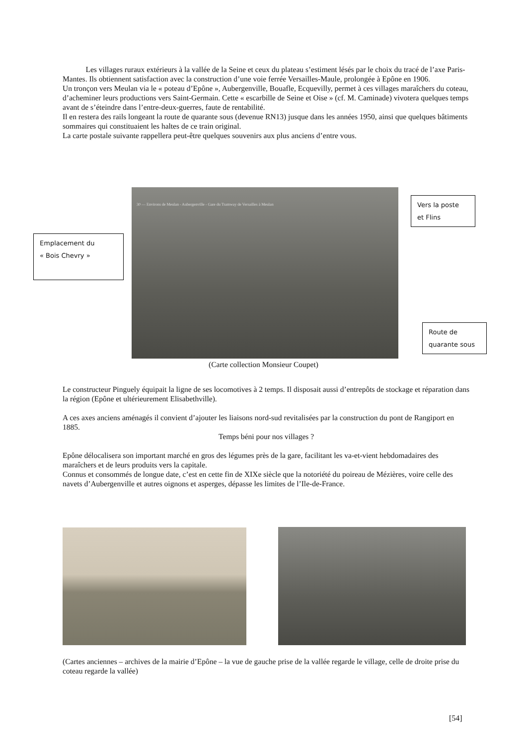Les villages ruraux extérieurs à la vallée de la Seine et ceux du plateau s’estiment lésés par le choix du tracé de l’axe Paris-Mantes. Ils obtiennent satisfaction avec la construction d’une voie ferrée Versailles-Maule, prolongée à Epône en 1906.
Un tronçon vers Meulan via le « poteau d’Epône », Aubergenville, Bouafle, Ecquevilly, permet à ces villages maraîchers du coteau, d’acheminer leurs productions vers Saint-Germain. Cette « escarbille de Seine et Oise » (cf. M. Caminade) vivotera quelques temps avant de s’éteindre dans l’entre-deux-guerres, faute de rentabilité.
Il en restera des rails longeant la route de quarante sous (devenue RN13) jusque dans les années 1950, ainsi que quelques bâtiments sommaires qui constituaient les haltes de ce train original.
La carte postale suivante rappellera peut-être quelques souvenirs aux plus anciens d’entre vous.
30 — Environs de Meulan - Aubergenville - Gare du Tramway de Versailles à Meulan
Emplacement du
« Bois Chevry »
Vers la poste
et Flins
Route de
quarante sous
(Carte collection Monsieur Coupet)
Le constructeur Pinguely équipait la ligne de ses locomotives à 2 temps. Il disposait aussi d’entrepôts de stockage et réparation dans la région (Epône et ultérieurement Elisabethville).
A ces axes anciens aménagés il convient d’ajouter les liaisons nord-sud revitalisées par la construction du pont de Rangiport en 1885.
Temps béni pour nos villages ?
Epône délocalisera son important marché en gros des légumes près de la gare, facilitant les va-et-vient hebdomadaires des maraîchers et de leurs produits vers la capitale.
Connus et consommés de longue date, c’est en cette fin de XIXe siècle que la notoriété du poireau de Mézières, voire celle des navets d’Aubergenville et autres oignons et asperges, dépasse les limites de l’Ile-de-France.
(Cartes anciennes – archives de la mairie d’Epône – la vue de gauche prise de la vallée regarde le village, celle de droite prise du coteau regarde la vallée)
[54]